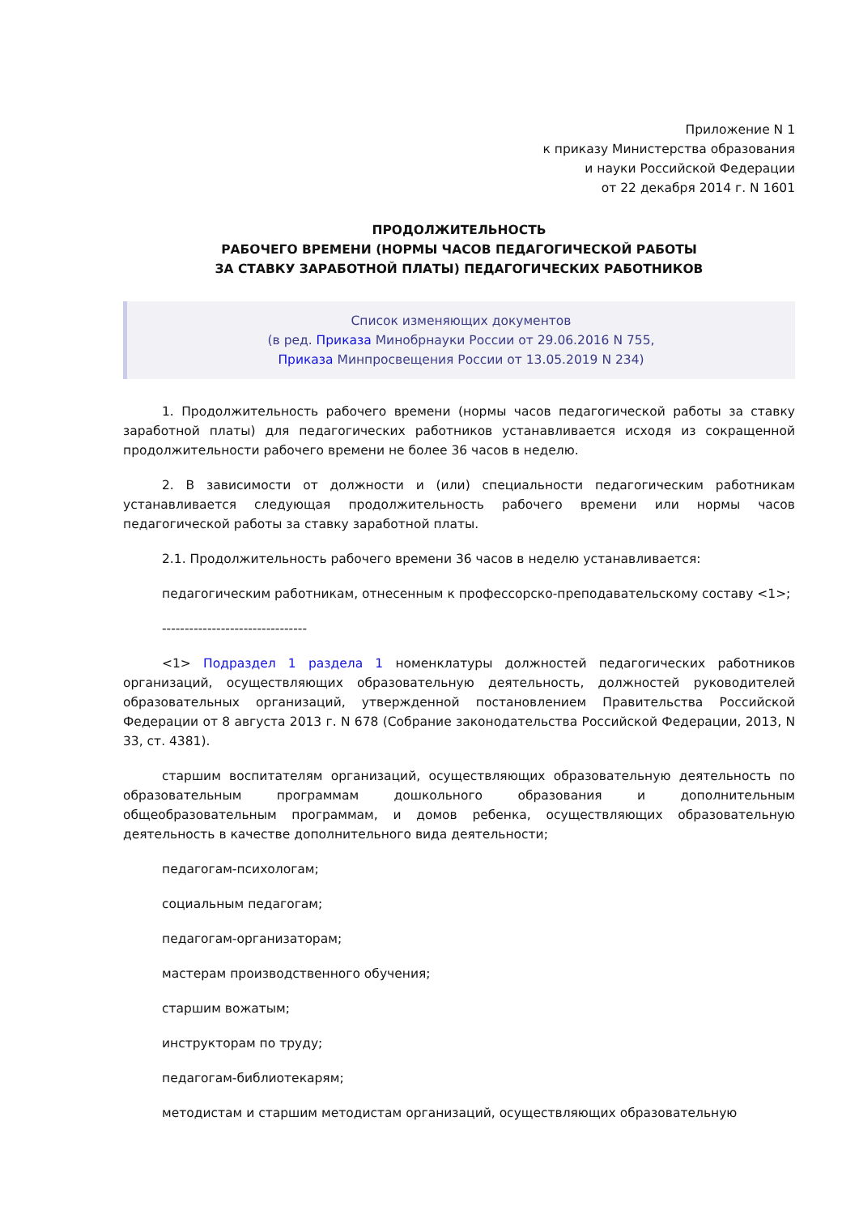Приложение N 1
к приказу Министерства образования
и науки Российской Федерации
от 22 декабря 2014 г. N 1601
ПРОДОЛЖИТЕЛЬНОСТЬ
РАБОЧЕГО ВРЕМЕНИ (НОРМЫ ЧАСОВ ПЕДАГОГИЧЕСКОЙ РАБОТЫ
ЗА СТАВКУ ЗАРАБОТНОЙ ПЛАТЫ) ПЕДАГОГИЧЕСКИХ РАБОТНИКОВ
Список изменяющих документов
(в ред. Приказа Минобрнауки России от 29.06.2016 N 755,
Приказа Минпросвещения России от 13.05.2019 N 234)
1. Продолжительность рабочего времени (нормы часов педагогической работы за ставку заработной платы) для педагогических работников устанавливается исходя из сокращенной продолжительности рабочего времени не более 36 часов в неделю.
2. В зависимости от должности и (или) специальности педагогическим работникам устанавливается следующая продолжительность рабочего времени или нормы часов педагогической работы за ставку заработной платы.
2.1. Продолжительность рабочего времени 36 часов в неделю устанавливается:
педагогическим работникам, отнесенным к профессорско-преподавательскому составу <1>;
--------------------------------
<1> Подраздел 1 раздела 1 номенклатуры должностей педагогических работников организаций, осуществляющих образовательную деятельность, должностей руководителей образовательных организаций, утвержденной постановлением Правительства Российской Федерации от 8 августа 2013 г. N 678 (Собрание законодательства Российской Федерации, 2013, N 33, ст. 4381).
старшим воспитателям организаций, осуществляющих образовательную деятельность по образовательным программам дошкольного образования и дополнительным общеобразовательным программам, и домов ребенка, осуществляющих образовательную деятельность в качестве дополнительного вида деятельности;
педагогам-психологам;
социальным педагогам;
педагогам-организаторам;
мастерам производственного обучения;
старшим вожатым;
инструкторам по труду;
педагогам-библиотекарям;
методистам и старшим методистам организаций, осуществляющих образовательную